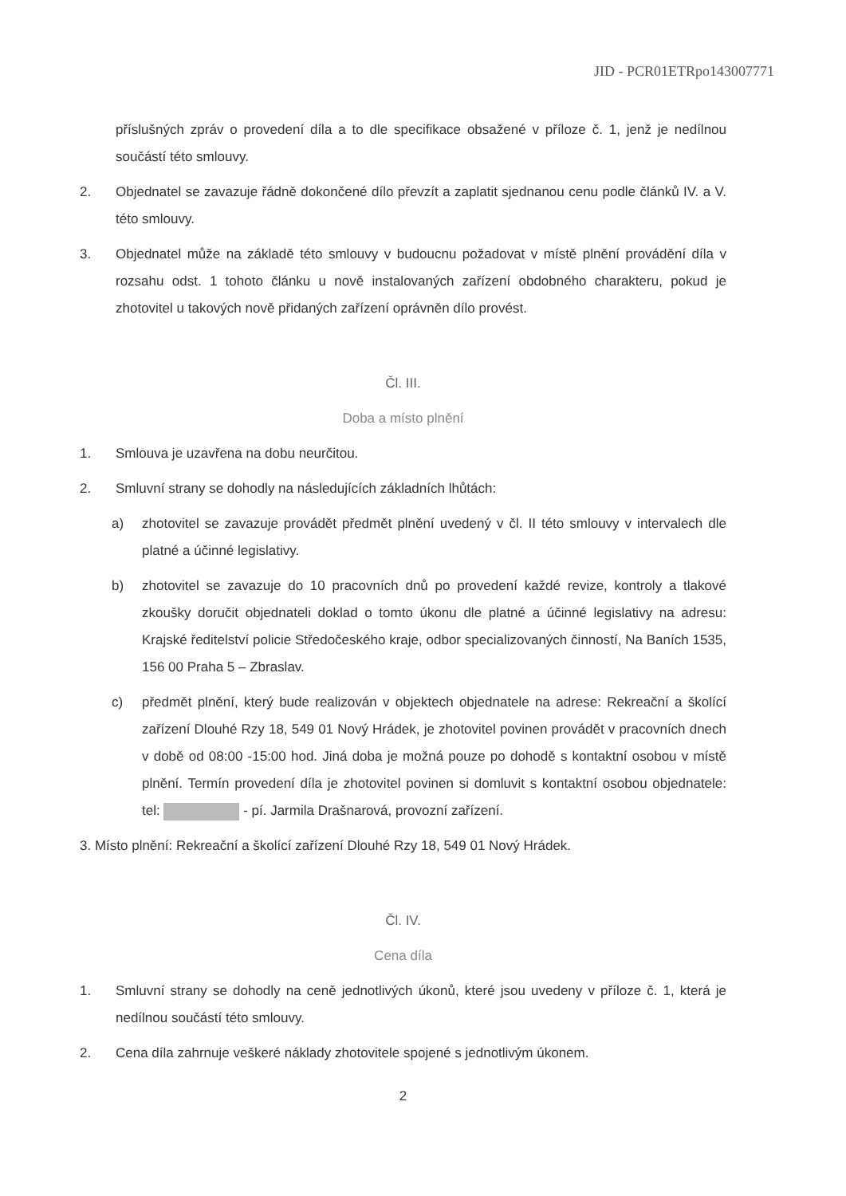JID - PCR01ETRpo143007771
příslušných zpráv o provedení díla a to dle specifikace obsažené v příloze č. 1, jenž je nedílnou součástí této smlouvy.
2. Objednatel se zavazuje řádně dokončené dílo převzít a zaplatit sjednanou cenu podle článků IV. a V. této smlouvy.
3. Objednatel může na základě této smlouvy v budoucnu požadovat v místě plnění provádění díla v rozsahu odst. 1 tohoto článku u nově instalovaných zařízení obdobného charakteru, pokud je zhotovitel u takových nově přidaných zařízení oprávněn dílo provést.
Čl. III.
Doba a místo plnění
1. Smlouva je uzavřena na dobu neurčitou.
2. Smluvní strany se dohodly na následujících základních lhůtách:
a) zhotovitel se zavazuje provádět předmět plnění uvedený v čl. II této smlouvy v intervalech dle platné a účinné legislativy.
b) zhotovitel se zavazuje do 10 pracovních dnů po provedení každé revize, kontroly a tlakové zkoušky doručit objednateli doklad o tomto úkonu dle platné a účinné legislativy na adresu: Krajské ředitelství policie Středočeského kraje, odbor specializovaných činností, Na Baních 1535, 156 00 Praha 5 – Zbraslav.
c) předmět plnění, který bude realizován v objektech objednatele na adrese: Rekreační a školící zařízení Dlouhé Rzy 18, 549 01 Nový Hrádek, je zhotovitel povinen provádět v pracovních dnech v době od 08:00 -15:00 hod. Jiná doba je možná pouze po dohodě s kontaktní osobou v místě plnění. Termín provedení díla je zhotovitel povinen si domluvit s kontaktní osobou objednatele: tel: - pí. Jarmila Drašnarová, provozní zařízení.
3. Místo plnění: Rekreační a školící zařízení Dlouhé Rzy 18, 549 01 Nový Hrádek.
Čl. IV.
Cena díla
1. Smluvní strany se dohodly na ceně jednotlivých úkonů, které jsou uvedeny v příloze č. 1, která je nedílnou součástí této smlouvy.
2. Cena díla zahrnuje veškeré náklady zhotovitele spojené s jednotlivým úkonem.
2